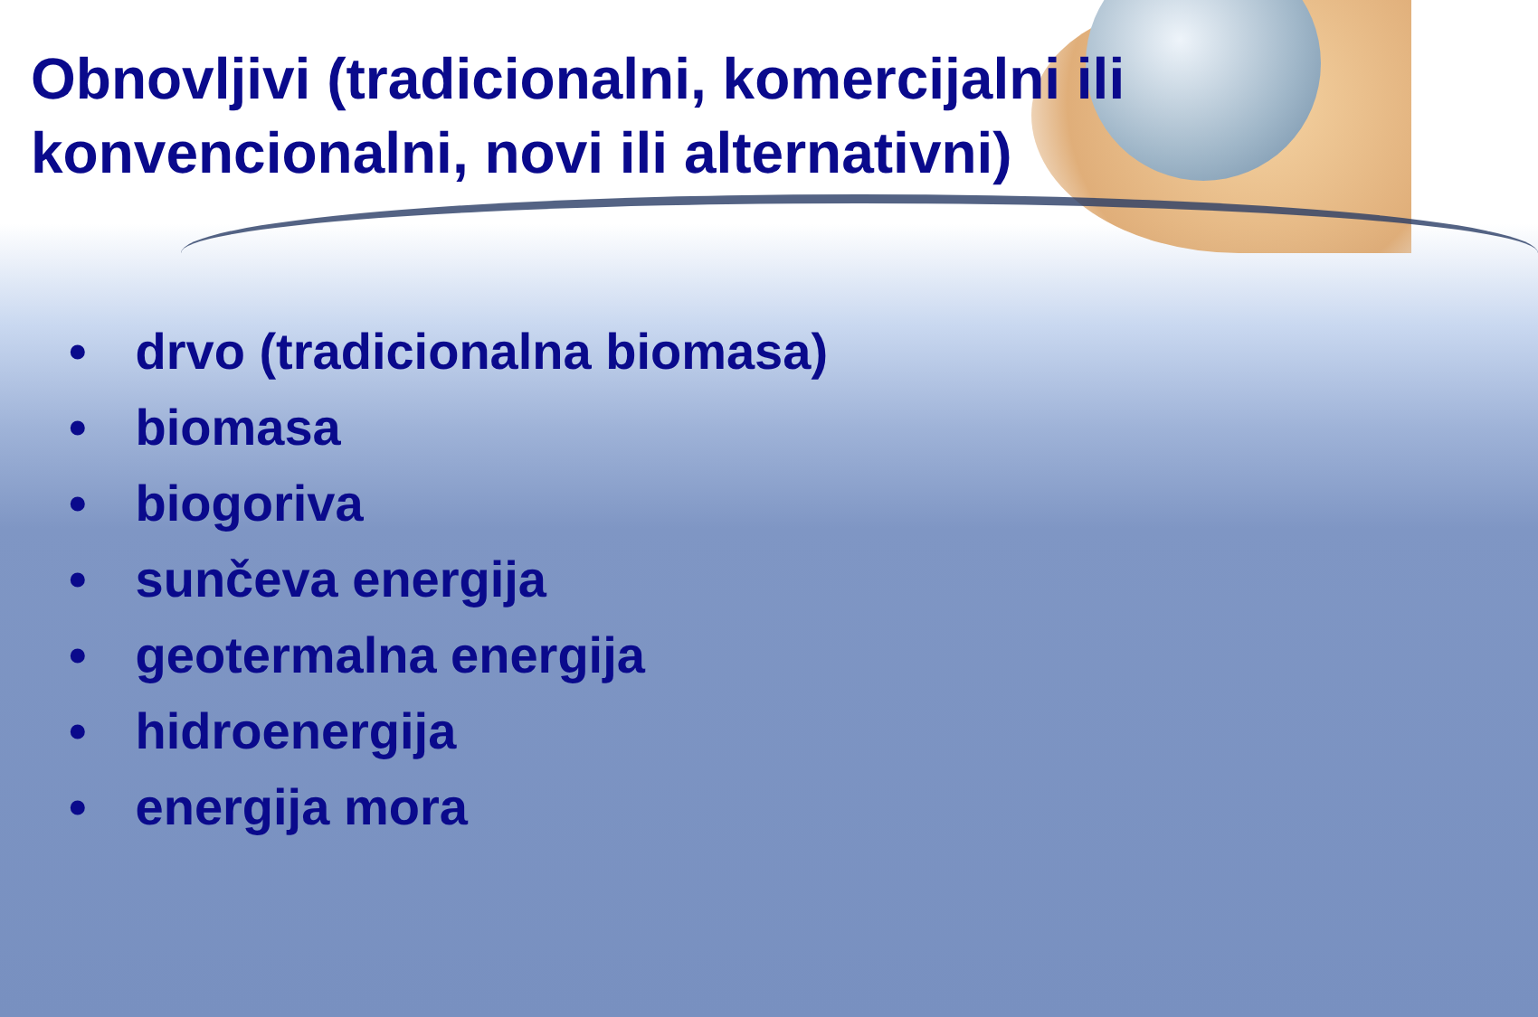Obnovljivi (tradicionalni, komercijalni ili konvencionalni, novi ili alternativni)
• drvo (tradicionalna biomasa)
• biomasa
• biogoriva
• sunčeva energija
• geotermalna energija
• hidroenergija
• energija mora